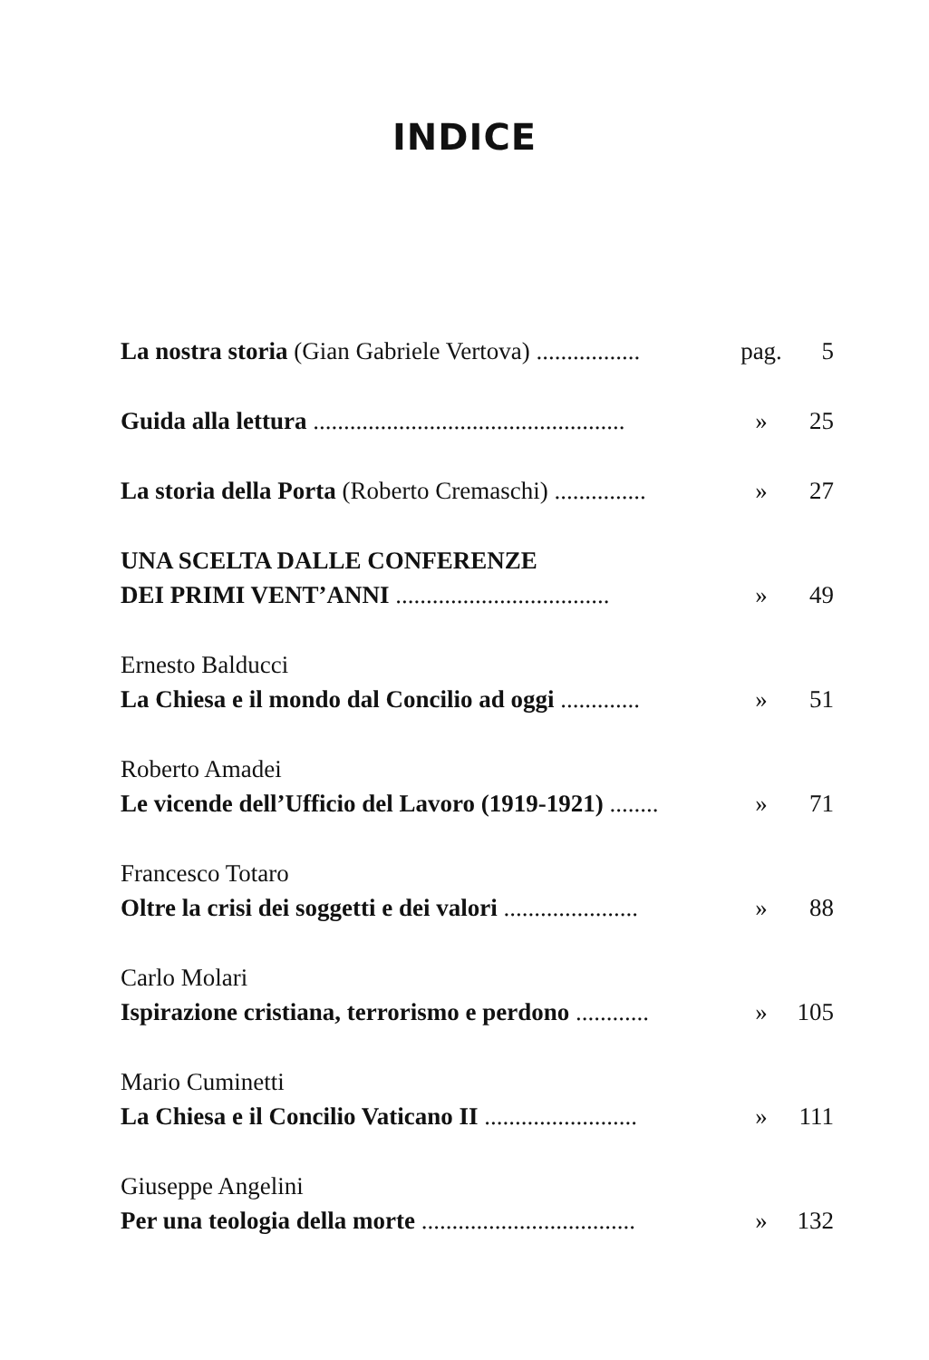INDICE
La nostra storia (Gian Gabriele Vertova) .................
pag.
5
Guida alla lettura ...................................................
»
25
La storia della Porta (Roberto Cremaschi) ...............
»
27
UNA SCELTA DALLE CONFERENZE
DEI PRIMI VENT’ANNI ...................................
»
49
Ernesto Balducci
La Chiesa e il mondo dal Concilio ad oggi .............
»
51
Roberto Amadei
Le vicende dell’Ufficio del Lavoro (1919-1921) ........
»
71
Francesco Totaro
Oltre la crisi dei soggetti e dei valori ......................
»
88
Carlo Molari
Ispirazione cristiana, terrorismo e perdono ............
»
105
Mario Cuminetti
La Chiesa e il Concilio Vaticano II .........................
»
111
Giuseppe Angelini
Per una teologia della morte ...................................
»
132